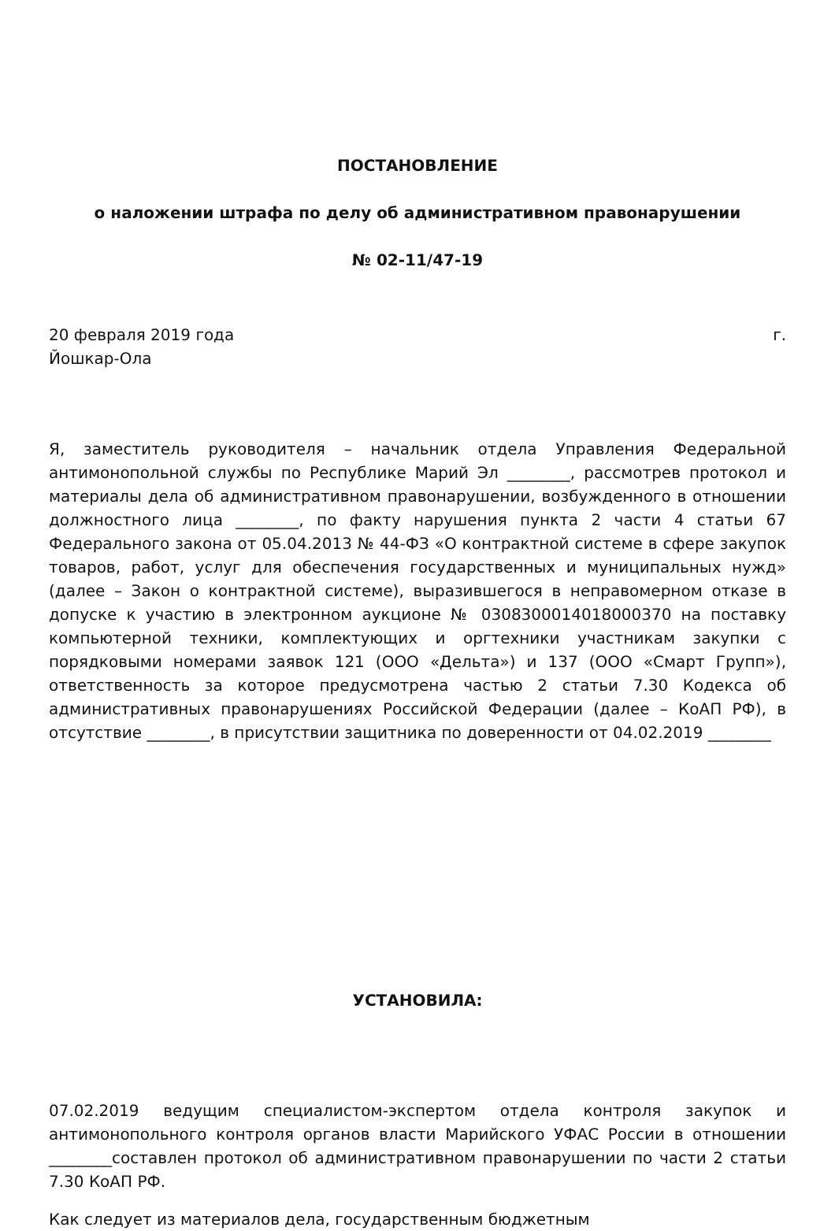ПОСТАНОВЛЕНИЕ
о наложении штрафа по делу об административном правонарушении
№ 02-11/47-19
20 февраля 2019 года г.
Йошкар-Ола
Я, заместитель руководителя – начальник отдела Управления Федеральной антимонопольной службы по Республике Марий Эл ________, рассмотрев протокол и материалы дела об административном правонарушении, возбужденного в отношении должностного лица ________, по факту нарушения пункта 2 части 4 статьи 67 Федерального закона от 05.04.2013 № 44-ФЗ «О контрактной системе в сфере закупок товаров, работ, услуг для обеспечения государственных и муниципальных нужд» (далее – Закон о контрактной системе), выразившегося в неправомерном отказе в допуске к участию в электронном аукционе № 0308300014018000370 на поставку компьютерной техники, комплектующих и оргтехники участникам закупки с порядковыми номерами заявок 121 (ООО «Дельта») и 137 (ООО «Смарт Групп»), ответственность за которое предусмотрена частью 2 статьи 7.30 Кодекса об административных правонарушениях Российской Федерации (далее – КоАП РФ), в отсутствие ________, в присутствии защитника по доверенности от 04.02.2019 ________
УСТАНОВИЛА:
07.02.2019 ведущим специалистом-экспертом отдела контроля закупок и антимонопольного контроля органов власти Марийского УФАС России в отношении ________составлен протокол об административном правонарушении по части 2 статьи 7.30 КоАП РФ.
Как следует из материалов дела, государственным бюджетным